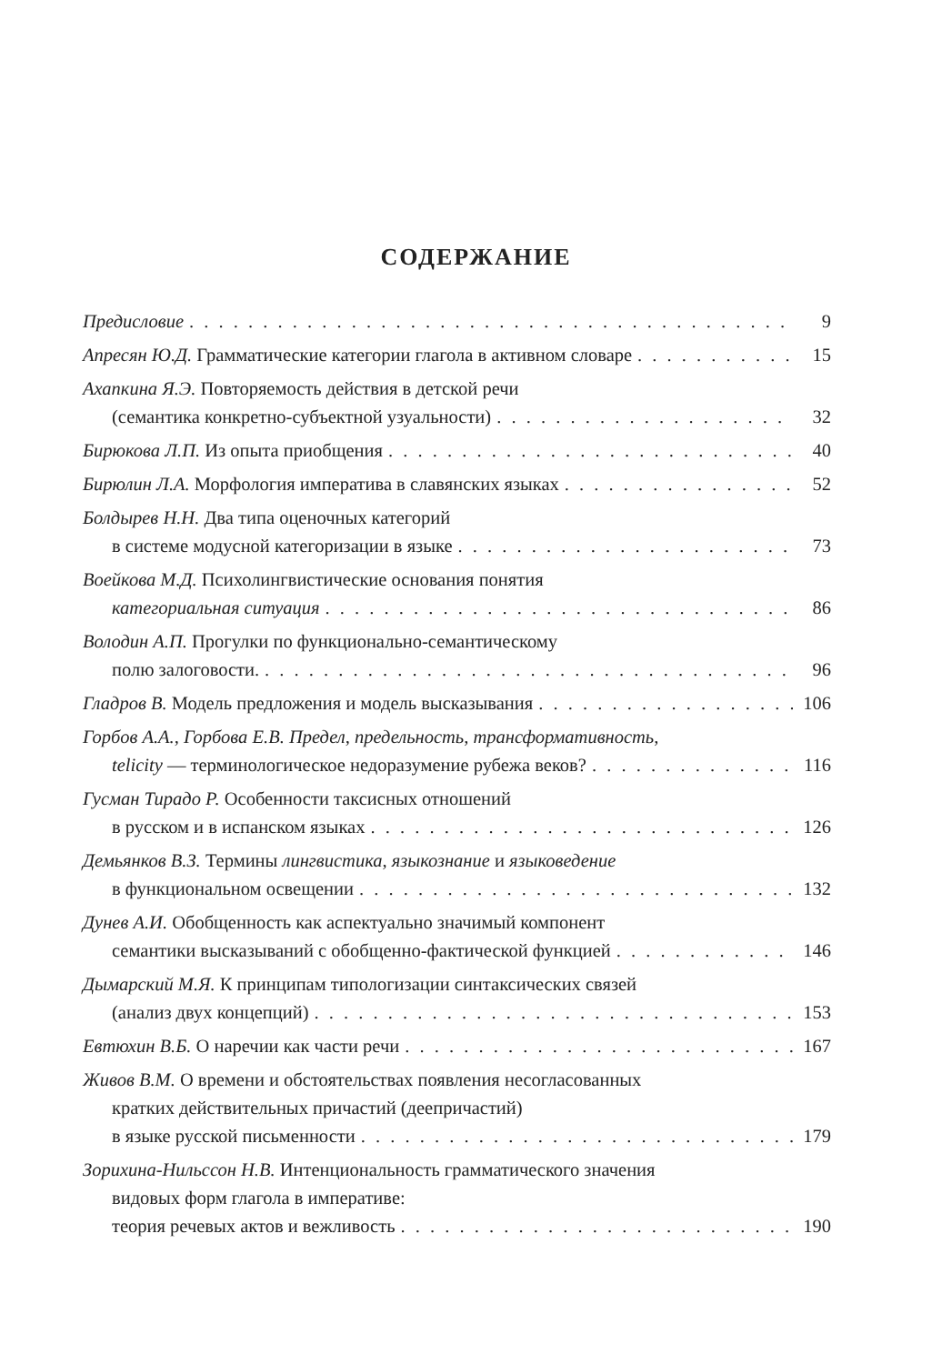СОДЕРЖАНИЕ
Предисловие 9
Апресян Ю.Д. Грамматические категории глагола в активном словаре 15
Ахапкина Я.Э. Повторяемость действия в детской речи
(семантика конкретно-субъектной узуальности) 32
Бирюкова Л.П. Из опыта приобщения 40
Бирюлин Л.А. Морфология императива в славянских языках 52
Болдырев Н.Н. Два типа оценочных категорий
в системе модусной категоризации в языке 73
Воейкова М.Д. Психолингвистические основания понятия
категориальная ситуация 86
Володин А.П. Прогулки по функционально-семантическому
полю залоговости. 96
Гладров В. Модель предложения и модель высказывания 106
Горбов А.А., Горбова Е.В. Предел, предельность, трансформативность,
telicity — терминологическое недоразумение рубежа веков? 116
Гусман Тирадо Р. Особенности таксисных отношений
в русском и в испанском языках 126
Демьянков В.З. Термины лингвистика, языкознание и языковедение
в функциональном освещении 132
Дунев А.И. Обобщенность как аспектуально значимый компонент
семантики высказываний с обобщенно-фактической функцией 146
Дымарский М.Я. К принципам типологизации синтаксических связей
(анализ двух концепций) 153
Евтюхин В.Б. О наречии как части речи 167
Живов В.М. О времени и обстоятельствах появления несогласованных
кратких действительных причастий (деепричастий)
в языке русской письменности 179
Зорихина-Нильссон Н.В. Интенциональность грамматического значения
видовых форм глагола в императиве:
теория речевых актов и вежливость 190